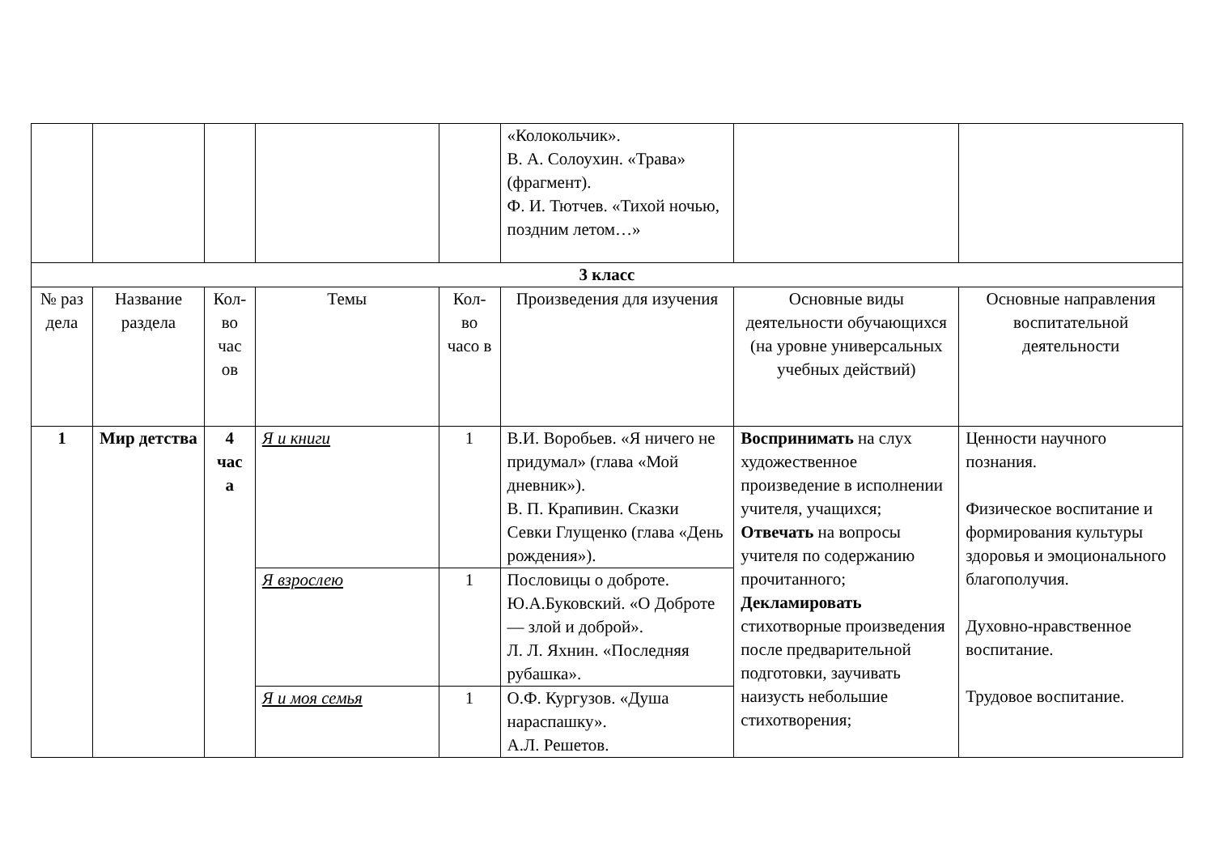| | | | | | «Колокольчик». В. А. Солоухин. «Трава» (фрагмент). Ф. И. Тютчев. «Тихой ночью, поздним летом…» | | |
| 3 класс | | | | | | | |
| № раз дела | Название раздела | Кол-во час ов | Темы | Кол-во часо в | Произведения для изучения | Основные виды деятельности обучающихся (на уровне универсальных учебных действий) | Основные направления воспитательной деятельности |
| 1 | Мир детства | 4 час а | Я и книги | 1 | В.И. Воробьев. «Я ничего не придумал» (глава «Мой дневник»). В. П. Крапивин. Сказки Севки Глущенко (глава «День рождения»). | Воспринимать на слух художественное произведение в исполнении учителя, учащихся; Отвечать на вопросы учителя по содержанию прочитанного; Декламировать стихотворные произведения после предварительной подготовки, заучивать наизусть небольшие стихотворения; | Ценности научного познания. Физическое воспитание и формирования культуры здоровья и эмоционального благополучия. Духовно-нравственное воспитание. Трудовое воспитание. |
| | | | Я взрослею | 1 | Пословицы о доброте. Ю.А.Буковский. «О Доброте — злой и доброй». Л. Л. Яхнин. «Последняя рубашка». | | |
| | | | Я и моя семья | 1 | О.Ф. Кургузов. «Душа нараспашку». А.Л. Решетов. | | |